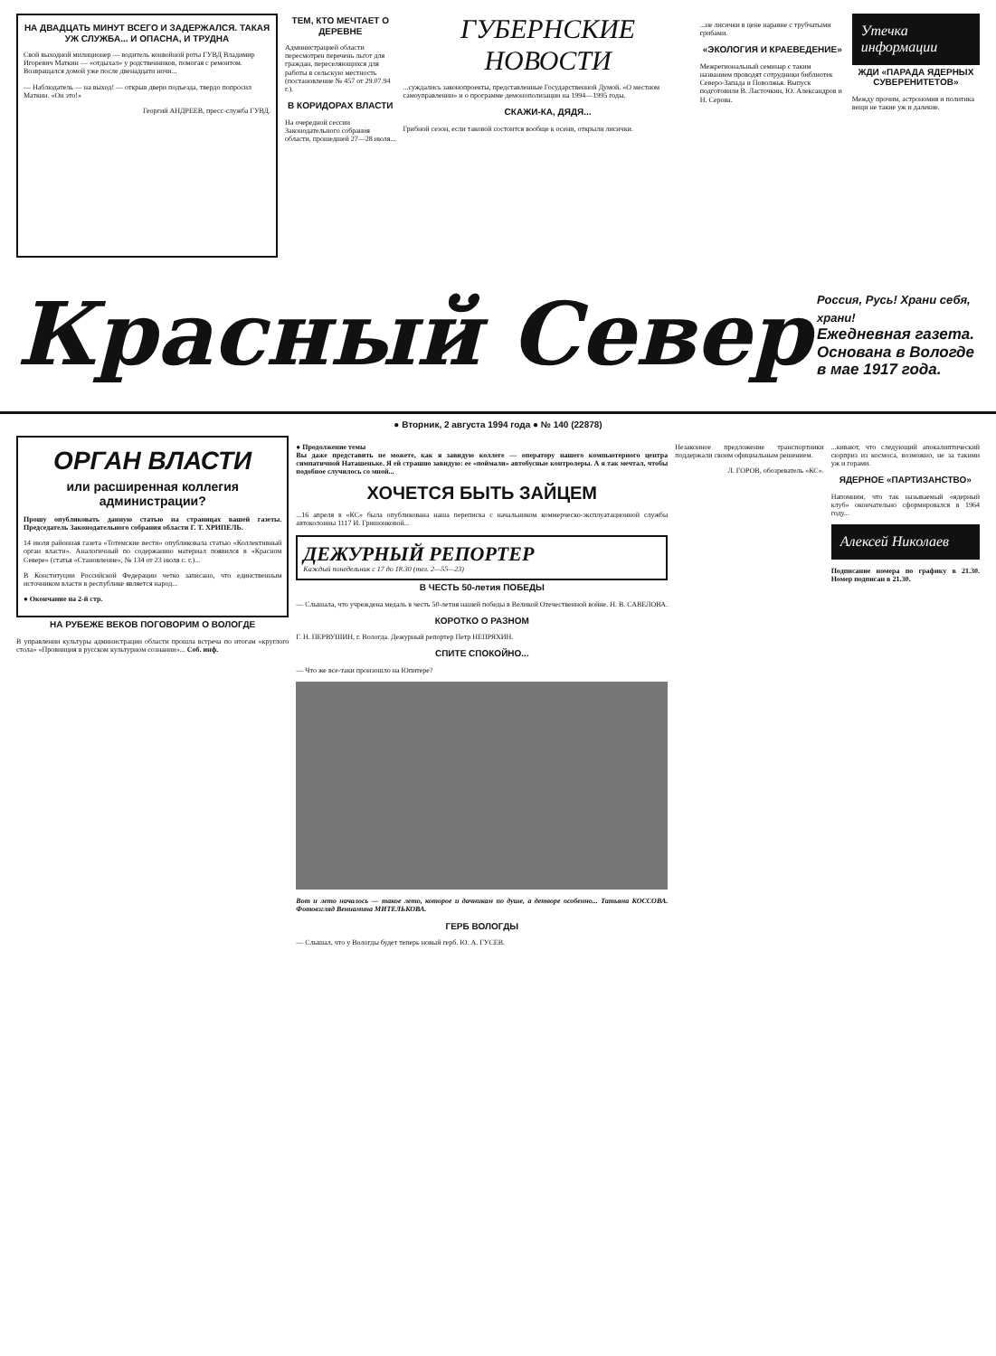НА ДВАДЦАТЬ МИНУТ ВСЕГО И ЗАДЕРЖАЛСЯ. ТАКАЯ УЖ СЛУЖБА... И ОПАСНА, И ТРУДНА
Свой выходной милиционер — водитель конвойной роты ГУВД Владимир Игоревич Маткин — «отдыхал» у родственников, помогая с ремонтом. Возвращался домой уже после двенадцати ночи...
— Наблюдатель — на выход! — открыв двери подъезда, твердо попросил Маткин. «Он это!»
Георгий АНДРЕЕВ, пресс-служба ГУВД.
ТЕМ, КТО МЕЧТАЕТ О ДЕРЕВНЕ
Администрацией области пересмотрен перечень льгот для граждан, переселяющихся для работы в сельскую местность (постановление № 457 от 29.07.94 г.).
В КОРИДОРАХ ВЛАСТИ
На очередной сессии Законодательного собрания области, прошедшей 27—28 июля...
ГУБЕРНСКИЕ НОВОСТИ
...суждались законопроекты, представленные Государственной Думой. «О местном самоуправлении» и о программе демонополизации на 1994—1995 годы.
СКАЖИ-КА, ДЯДЯ...
Грибной сезон, если таковой состоится вообще к осени, открыли лисички.
...не лисички в цене наравне с трубчатыми грибами.
«ЭКОЛОГИЯ И КРАЕВЕДЕНИЕ»
Межрегиональный семинар с таким названием проводят сотрудники библиотек Северо-Запада и Поволжья. Выпуск подготовили В. Ласточкин, Ю. Александров и Н. Серова.
Утечка информации
ЖДИ «ПАРАДА ЯДЕРНЫХ СУВЕРЕНИТЕТОВ»
Между прочим, астрономия и политика вещи не такие уж и далекие.
Красный Север
Россия, Русь! Храни себя, храни!
Ежедневная газета. Основана в Вологде в мае 1917 года.
● Вторник, 2 августа 1994 года ● № 140 (22878)
ОРГАН ВЛАСТИ
или расширенная коллегия администрации?
Прошу опубликовать данную статью на страницах вашей газеты. Председатель Законодательного собрания области Г. Т. ХРИПЕЛЬ.
14 июля районная газета «Тотемские вести» опубликовала статью «Коллективный орган власти». Аналогичный по содержанию материал появился в «Красном Севере» (статья «Становление», № 134 от 23 июля с. г.)...
В Конституции Российской Федерации четко записано, что единственным источником власти в республике является народ...
● Окончание на 2-й стр.
НА РУБЕЖЕ ВЕКОВ ПОГОВОРИМ О ВОЛОГДЕ
В управлении культуры администрации области прошла встреча по итогам «круглого стола» «Провинция в русском культурном сознании»... Соб. инф.
● Продолжение темы
Вы даже представить не можете, как я завидую коллеге — оператору нашего компьютерного центра симпатичной Наташеньке. Я ей страшно завидую: ее «поймали» автобусные контролеры. А я так мечтал, чтобы подобное случилось со мной...
ХОЧЕТСЯ БЫТЬ ЗАЙЦЕМ
...16 апреля в «КС» была опубликована наша переписка с начальником коммерческо-эксплуатационной службы автоколонны 1117 И. Гришонковой...
ДЕЖУРНЫЙ РЕПОРТЕР
Каждый понедельник с 17 до 18.30 (тел. 2—55—23)
В ЧЕСТЬ 50-летия ПОБЕДЫ
— Слышала, что учреждена медаль в честь 50-летия нашей победы в Великой Отечественной войне. Н. В. САВЕЛОВА.
КОРОТКО О РАЗНОМ
Г. Н. ПЕРВУШИН, г. Вологда. Дежурный репортер Петр НЕПРЯХИН.
СПИТЕ СПОКОЙНО...
— Что же все-таки произошло на Юпитере?
Вот и лето началось — такое лето, которое и дачникам по душе, а детворе особенно... Татьяна КОССОВА. Фотовзгляд Вениамина МИТЕЛЬКОВА.
ГЕРБ ВОЛОГДЫ
— Слышал, что у Вологды будет теперь новый герб. Ю. А. ГУСЕВ.
Незаконное предложение транспортники поддержали своим официальным решением.
Л. ГОРОВ, обозреватель «КС».
...кивают, что следующий апокалиптический сюрприз из космоса, возможно, не за такими уж и горами.
ЯДЕРНОЕ «ПАРТИЗАНСТВО»
Напомним, что так называемый «ядерный клуб» окончательно сформировался в 1964 году...
Алексей Николаев
Подписание номера по графику в 21.30. Номер подписан в 21.30.